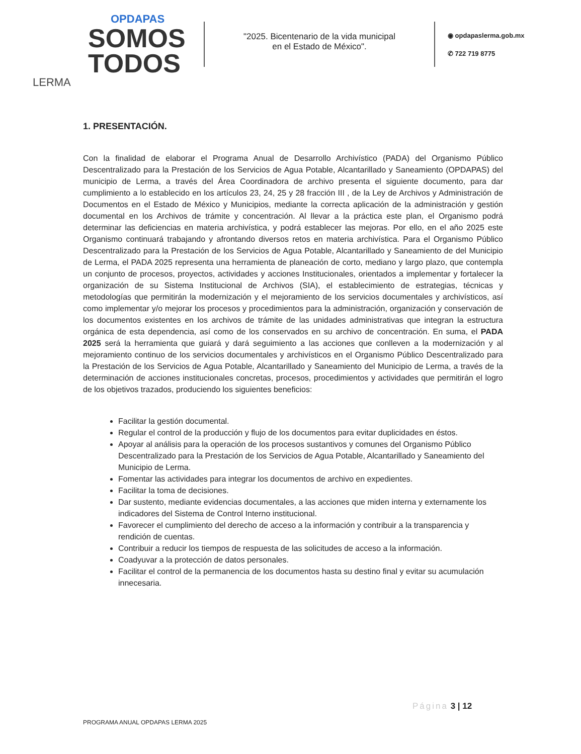OPDAPAS
SOMOS
TODOS
LERMA
"2025. Bicentenario de la vida municipal
en el Estado de México".
◉ opdapaslerma.gob.mx
✆ 722 719 8775
1. PRESENTACIÓN.
Con la finalidad de elaborar el Programa Anual de Desarrollo Archivístico (PADA) del Organismo Público Descentralizado para la Prestación de los Servicios de Agua Potable, Alcantarillado y Saneamiento (OPDAPAS) del municipio de Lerma, a través del Área Coordinadora de archivo presenta el siguiente documento, para dar cumplimiento a lo establecido en los artículos 23, 24, 25 y 28 fracción III , de la Ley de Archivos y Administración de Documentos en el Estado de México y Municipios, mediante la correcta aplicación de la administración y gestión documental en los Archivos de trámite y concentración. Al llevar a la práctica este plan, el Organismo podrá determinar las deficiencias en materia archivística, y podrá establecer las mejoras. Por ello, en el año 2025 este Organismo continuará trabajando y afrontando diversos retos en materia archivística. Para el Organismo Público Descentralizado para la Prestación de los Servicios de Agua Potable, Alcantarillado y Saneamiento de del Municipio de Lerma, el PADA 2025 representa una herramienta de planeación de corto, mediano y largo plazo, que contempla un conjunto de procesos, proyectos, actividades y acciones Institucionales, orientados a implementar y fortalecer la organización de su Sistema Institucional de Archivos (SIA), el establecimiento de estrategias, técnicas y metodologías que permitirán la modernización y el mejoramiento de los servicios documentales y archivísticos, así como implementar y/o mejorar los procesos y procedimientos para la administración, organización y conservación de los documentos existentes en los archivos de trámite de las unidades administrativas que integran la estructura orgánica de esta dependencia, así como de los conservados en su archivo de concentración. En suma, el PADA 2025 será la herramienta que guiará y dará seguimiento a las acciones que conlleven a la modernización y al mejoramiento continuo de los servicios documentales y archivísticos en el Organismo Público Descentralizado para la Prestación de los Servicios de Agua Potable, Alcantarillado y Saneamiento del Municipio de Lerma, a través de la determinación de acciones institucionales concretas, procesos, procedimientos y actividades que permitirán el logro de los objetivos trazados, produciendo los siguientes beneficios:
Facilitar la gestión documental.
Regular el control de la producción y flujo de los documentos para evitar duplicidades en éstos.
Apoyar al análisis para la operación de los procesos sustantivos y comunes del Organismo Público Descentralizado para la Prestación de los Servicios de Agua Potable, Alcantarillado y Saneamiento del Municipio de Lerma.
Fomentar las actividades para integrar los documentos de archivo en expedientes.
Facilitar la toma de decisiones.
Dar sustento, mediante evidencias documentales, a las acciones que miden interna y externamente los indicadores del Sistema de Control Interno institucional.
Favorecer el cumplimiento del derecho de acceso a la información y contribuir a la transparencia y rendición de cuentas.
Contribuir a reducir los tiempos de respuesta de las solicitudes de acceso a la información.
Coadyuvar a la protección de datos personales.
Facilitar el control de la permanencia de los documentos hasta su destino final y evitar su acumulación innecesaria.
Página 3 | 12
PROGRAMA ANUAL OPDAPAS LERMA 2025